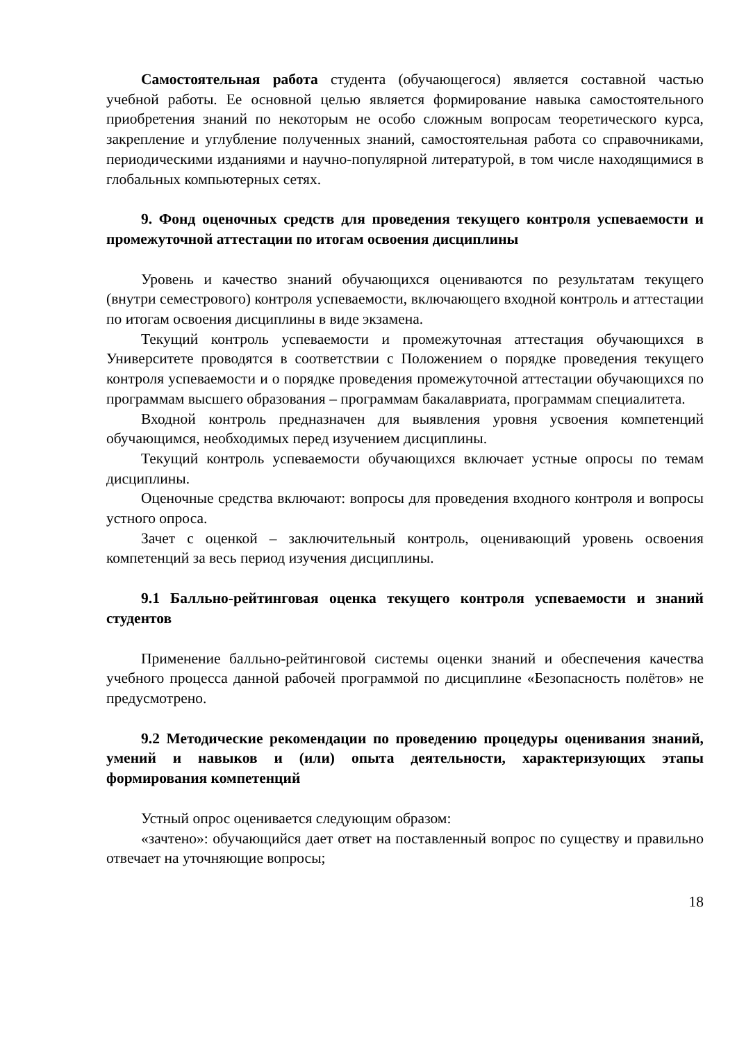Самостоятельная работа студента (обучающегося) является составной частью учебной работы. Ее основной целью является формирование навыка самостоятельного приобретения знаний по некоторым не особо сложным вопросам теоретического курса, закрепление и углубление полученных знаний, самостоятельная работа со справочниками, периодическими изданиями и научно-популярной литературой, в том числе находящимися в глобальных компьютерных сетях.
9. Фонд оценочных средств для проведения текущего контроля успеваемости и промежуточной аттестации по итогам освоения дисциплины
Уровень и качество знаний обучающихся оцениваются по результатам текущего (внутри семестрового) контроля успеваемости, включающего входной контроль и аттестации по итогам освоения дисциплины в виде экзамена.
Текущий контроль успеваемости и промежуточная аттестация обучающихся в Университете проводятся в соответствии с Положением о порядке проведения текущего контроля успеваемости и о порядке проведения промежуточной аттестации обучающихся по программам высшего образования – программам бакалавриата, программам специалитета.
Входной контроль предназначен для выявления уровня усвоения компетенций обучающимся, необходимых перед изучением дисциплины.
Текущий контроль успеваемости обучающихся включает устные опросы по темам дисциплины.
Оценочные средства включают: вопросы для проведения входного контроля и вопросы устного опроса.
Зачет с оценкой – заключительный контроль, оценивающий уровень освоения компетенций за весь период изучения дисциплины.
9.1 Балльно-рейтинговая оценка текущего контроля успеваемости и знаний студентов
Применение балльно-рейтинговой системы оценки знаний и обеспечения качества учебного процесса данной рабочей программой по дисциплине «Безопасность полётов» не предусмотрено.
9.2 Методические рекомендации по проведению процедуры оценивания знаний, умений и навыков и (или) опыта деятельности, характеризующих этапы формирования компетенций
Устный опрос оценивается следующим образом:
«зачтено»: обучающийся дает ответ на поставленный вопрос по существу и правильно отвечает на уточняющие вопросы;
18